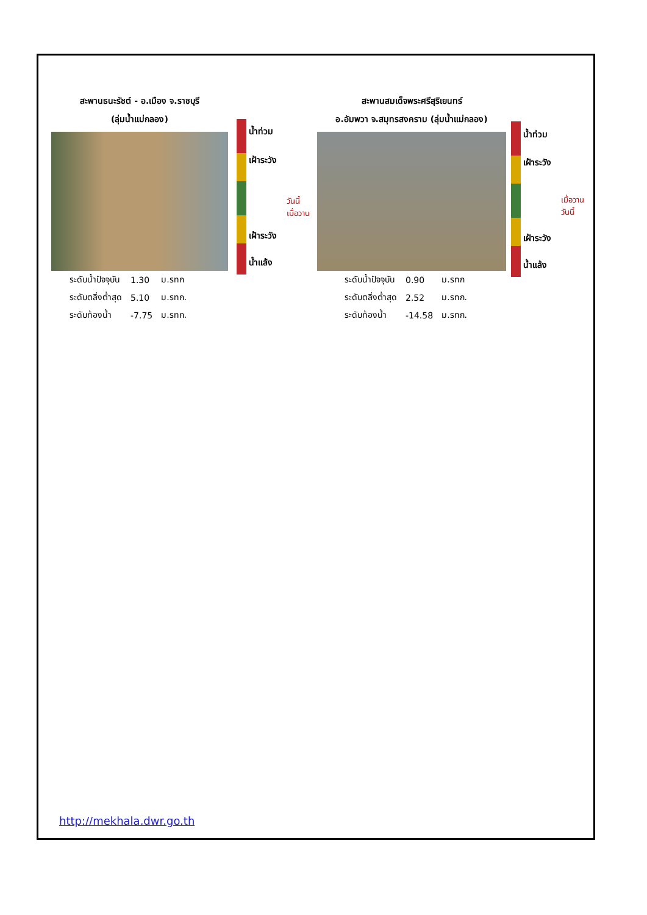สะพานธนะรัชต์ - อ.เมือง จ.ราชบุรี
(ลุ่มน้ำแม่กลอง)
| ระดับน้ำปัจจุบัน | 1.30 | ม.รทก |
| ระดับตลิ่งต่ำสุด | 5.10 | ม.รทก. |
| ระดับท้องน้ำ | -7.75 | ม.รทก. |
น้ำท่วม
เฝ้าระวัง
วันนี้
เมื่อวาน
เฝ้าระวัง
น้ำแล้ง
สะพานสมเด็จพระศรีสุริเยนทร์
อ.อัมพวา จ.สมุทรสงคราม (ลุ่มน้ำแม่กลอง)
| ระดับน้ำปัจจุบัน | 0.90 | ม.รทก |
| ระดับตลิ่งต่ำสุด | 2.52 | ม.รทก. |
| ระดับท้องน้ำ | -14.58 | ม.รทก. |
น้ำท่วม
เฝ้าระวัง
เมื่อวาน
วันนี้
เฝ้าระวัง
น้ำแล้ง
http://mekhala.dwr.go.th